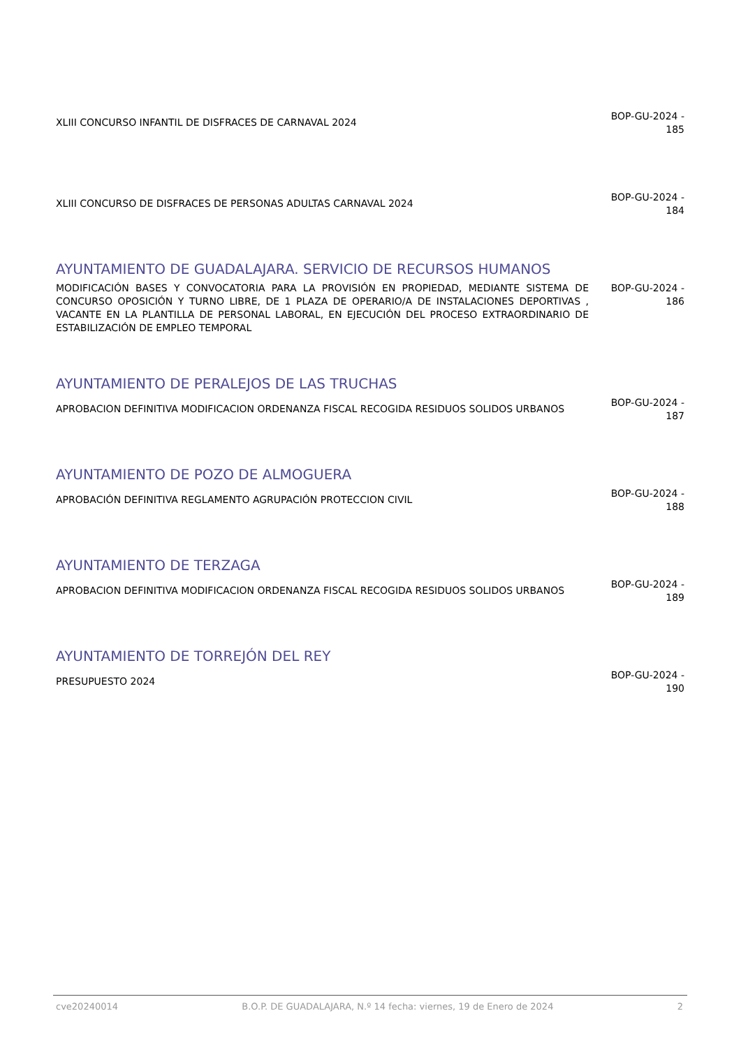XLIII CONCURSO INFANTIL DE DISFRACES DE CARNAVAL 2024
BOP-GU-2024 - 185
XLIII CONCURSO DE DISFRACES DE PERSONAS ADULTAS CARNAVAL 2024
BOP-GU-2024 - 184
AYUNTAMIENTO DE GUADALAJARA. SERVICIO DE RECURSOS HUMANOS
MODIFICACIÓN BASES Y CONVOCATORIA PARA LA PROVISIÓN EN PROPIEDAD, MEDIANTE SISTEMA DE CONCURSO OPOSICIÓN Y TURNO LIBRE, DE 1 PLAZA DE OPERARIO/A DE INSTALACIONES DEPORTIVAS , VACANTE EN LA PLANTILLA DE PERSONAL LABORAL, EN EJECUCIÓN DEL PROCESO EXTRAORDINARIO DE ESTABILIZACIÓN DE EMPLEO TEMPORAL
BOP-GU-2024 - 186
AYUNTAMIENTO DE PERALEJOS DE LAS TRUCHAS
APROBACION DEFINITIVA MODIFICACION ORDENANZA FISCAL RECOGIDA RESIDUOS SOLIDOS URBANOS
BOP-GU-2024 - 187
AYUNTAMIENTO DE POZO DE ALMOGUERA
APROBACIÓN DEFINITIVA REGLAMENTO AGRUPACIÓN PROTECCION CIVIL
BOP-GU-2024 - 188
AYUNTAMIENTO DE TERZAGA
APROBACION DEFINITIVA MODIFICACION ORDENANZA FISCAL RECOGIDA RESIDUOS SOLIDOS URBANOS
BOP-GU-2024 - 189
AYUNTAMIENTO DE TORREJÓN DEL REY
PRESUPUESTO 2024
BOP-GU-2024 - 190
cve20240014 B.O.P. DE GUADALAJARA, N.º 14 fecha: viernes, 19 de Enero de 2024 2